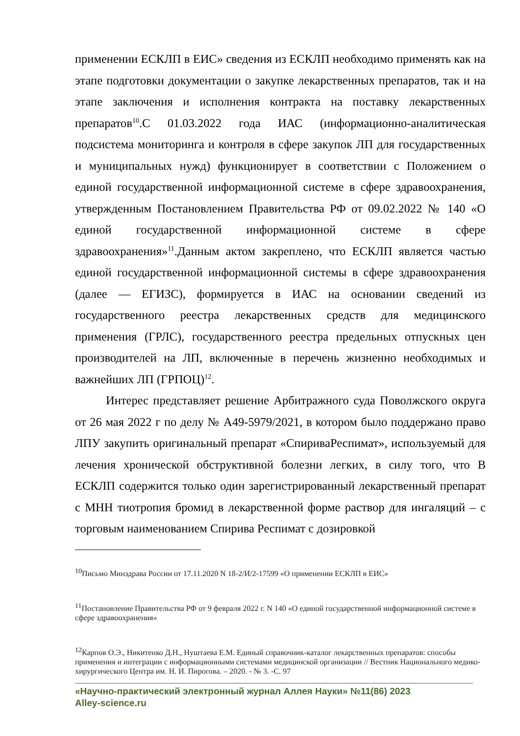применении ЕСКЛП в ЕИС» сведения из ЕСКЛП необходимо применять как на этапе подготовки документации о закупке лекарственных препаратов, так и на этапе заключения и исполнения контракта на поставку лекарственных препаратов<sup>10</sup>.С 01.03.2022 года ИАС (информационно-аналитическая подсистема мониторинга и контроля в сфере закупок ЛП для государственных и муниципальных нужд) функционирует в соответствии с Положением о единой государственной информационной системе в сфере здравоохранения, утвержденным Постановлением Правительства РФ от 09.02.2022 № 140 «О единой государственной информационной системе в сфере здравоохранения»<sup>11</sup>.Данным актом закреплено, что ЕСКЛП является частью единой государственной информационной системы в сфере здравоохранения (далее — ЕГИЗС), формируется в ИАС на основании сведений из государственного реестра лекарственных средств для медицинского применения (ГРЛС), государственного реестра предельных отпускных цен производителей на ЛП, включенные в перечень жизненно необходимых и важнейших ЛП (ГРПОЦ)<sup>12</sup>.
Интерес представляет решение Арбитражного суда Поволжского округа от 26 мая 2022 г по делу № А49-5979/2021, в котором было поддержано право ЛПУ закупить оригинальный препарат «СпириваРеспимат», используемый для лечения хронической обструктивной болезни легких, в силу того, что В ЕСКЛП содержится только один зарегистрированный лекарственный препарат с МНН тиотропия бромид в лекарственной форме раствор для ингаляций – с торговым наименованием Спирива Респимат с дозировкой
<sup>10</sup> Письмо Минздрава России от 17.11.2020 N 18-2/И/2-17599 «О применении ЕСКЛП в ЕИС»
<sup>11</sup> Постановление Правительства РФ от 9 февраля 2022 г. N 140 «О единой государственной информационной системе в сфере здравоохранения»
<sup>12</sup> Карпов О.Э., Никитенко Д.Н., Нуштаева Е.М. Единый справочник-каталог лекарственных препаратов: способы применения и интеграции с информационными системами медицинской организации // Вестник Национального медико-хирургического Центра им. Н. И. Пирогова. – 2020. - № 3. -С. 97
«Научно-практический электронный журнал Аллея Науки» №11(86) 2023
Alley-science.ru